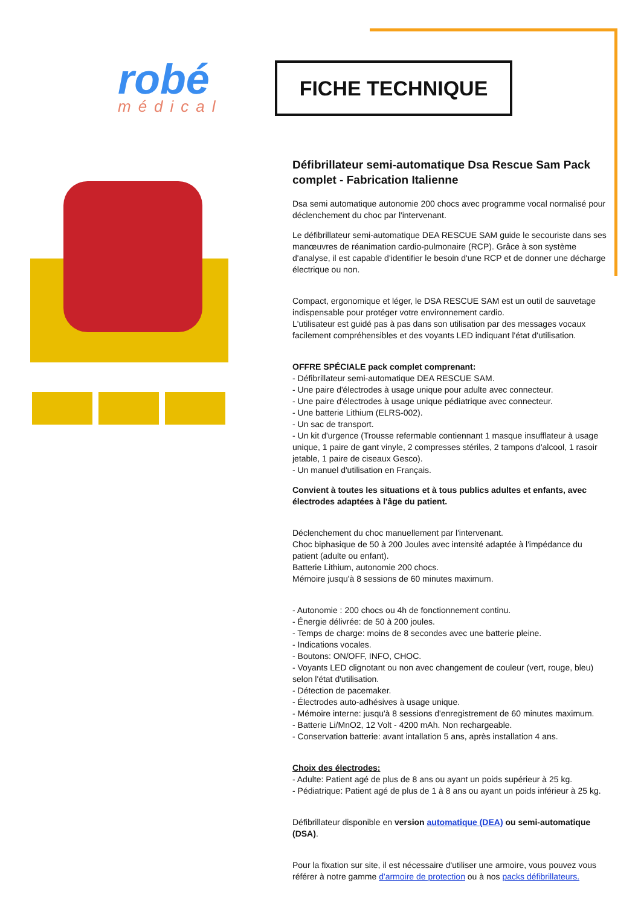robé
médical
FICHE TECHNIQUE
Défibrillateur semi-automatique Dsa Rescue Sam Pack complet - Fabrication Italienne
Dsa semi automatique autonomie 200 chocs avec programme vocal normalisé pour déclenchement du choc par l'intervenant.
Le défibrillateur semi-automatique DEA RESCUE SAM guide le secouriste dans ses manœuvres de réanimation cardio-pulmonaire (RCP). Grâce à son système d'analyse, il est capable d'identifier le besoin d'une RCP et de donner une décharge électrique ou non.
Compact, ergonomique et léger, le DSA RESCUE SAM est un outil de sauvetage indispensable pour protéger votre environnement cardio.
L'utilisateur est guidé pas à pas dans son utilisation par des messages vocaux facilement compréhensibles et des voyants LED indiquant l'état d'utilisation.
OFFRE SPÉCIALE pack complet comprenant:
- Défibrillateur semi-automatique DEA RESCUE SAM.
- Une paire d'électrodes à usage unique pour adulte avec connecteur.
- Une paire d'électrodes à usage unique pédiatrique avec connecteur.
- Une batterie Lithium (ELRS-002).
- Un sac de transport.
- Un kit d'urgence (Trousse refermable contiennant 1 masque insufflateur à usage unique, 1 paire de gant vinyle, 2 compresses stériles, 2 tampons d'alcool, 1 rasoir jetable, 1 paire de ciseaux Gesco).
- Un manuel d'utilisation en Français.
Convient à toutes les situations et à tous publics adultes et enfants, avec électrodes adaptées à l'âge du patient.
Déclenchement du choc manuellement par l'intervenant.
Choc biphasique de 50 à 200 Joules avec intensité adaptée à l'impédance du patient (adulte ou enfant).
Batterie Lithium, autonomie 200 chocs.
Mémoire jusqu'à 8 sessions de 60 minutes maximum.
- Autonomie : 200 chocs ou 4h de fonctionnement continu.
- Énergie délivrée: de 50 à 200 joules.
- Temps de charge: moins de 8 secondes avec une batterie pleine.
- Indications vocales.
- Boutons: ON/OFF, INFO, CHOC.
- Voyants LED clignotant ou non avec changement de couleur (vert, rouge, bleu) selon l'état d'utilisation.
- Détection de pacemaker.
- Électrodes auto-adhésives à usage unique.
- Mémoire interne: jusqu'à 8 sessions d'enregistrement de 60 minutes maximum.
- Batterie Li/MnO2, 12 Volt - 4200 mAh. Non rechargeable.
- Conservation batterie: avant intallation 5 ans, après installation 4 ans.
Choix des électrodes:
- Adulte: Patient agé de plus de 8 ans ou ayant un poids supérieur à 25 kg.
- Pédiatrique: Patient agé de plus de 1 à 8 ans ou ayant un poids inférieur à 25 kg.
Défibrillateur disponible en version automatique (DEA) ou semi-automatique (DSA).
Pour la fixation sur site, il est nécessaire d'utiliser une armoire, vous pouvez vous référer à notre gamme d'armoire de protection ou à nos packs défibrillateurs.